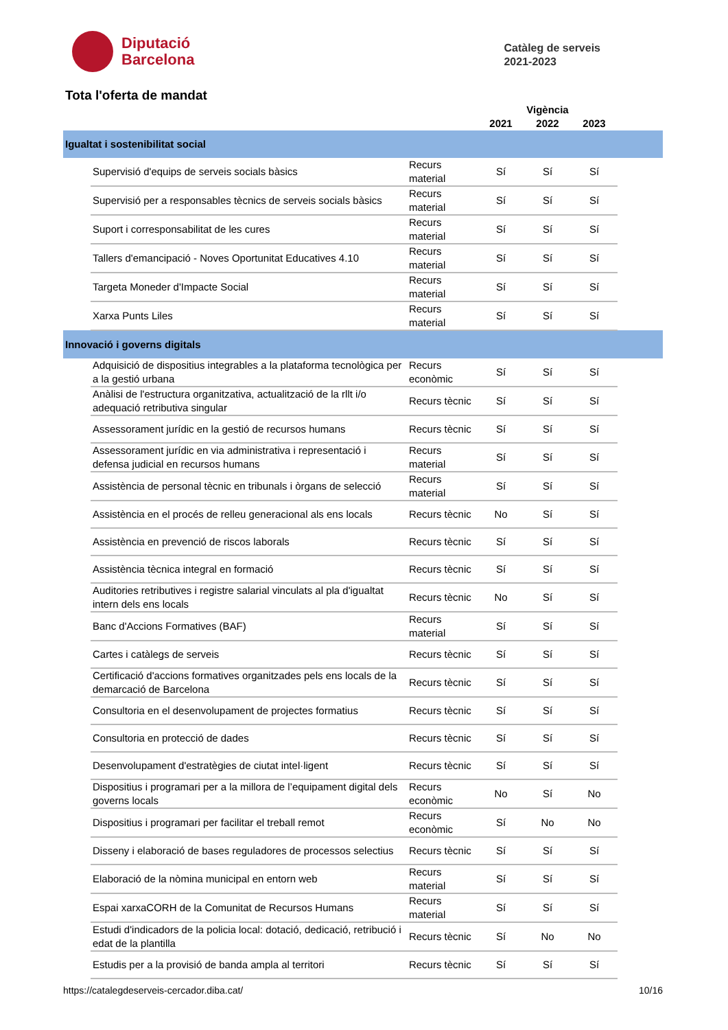Diputació
Barcelona
Catàleg de serveis
2021-2023
Tota l'oferta de mandat
| | | | Vigència | | | |
| --- | --- | --- | --- | --- | --- | --- |
| | | | 2021 | 2022 | 2023 | |
| Igualtat i sostenibilitat social | | | | | | |
| | Supervisió d'equips de serveis socials bàsics | Recurs material | Sí | Sí | Sí | |
| | Supervisió per a responsables tècnics de serveis socials bàsics | Recurs material | Sí | Sí | Sí | |
| | Suport i corresponsabilitat de les cures | Recurs material | Sí | Sí | Sí | |
| | Tallers d'emancipació - Noves Oportunitat Educatives 4.10 | Recurs material | Sí | Sí | Sí | |
| | Targeta Moneder d'Impacte Social | Recurs material | Sí | Sí | Sí | |
| | Xarxa Punts Liles | Recurs material | Sí | Sí | Sí | |
| Innovació i governs digitals | | | | | | |
| | Adquisició de dispositius integrables a la plataforma tecnològica per a la gestió urbana | Recurs econòmic | Sí | Sí | Sí | |
| | Anàlisi de l'estructura organitzativa, actualització de la rllt i/o adequació retributiva singular | Recurs tècnic | Sí | Sí | Sí | |
| | Assessorament jurídic en la gestió de recursos humans | Recurs tècnic | Sí | Sí | Sí | |
| | Assessorament jurídic en via administrativa i representació i defensa judicial en recursos humans | Recurs material | Sí | Sí | Sí | |
| | Assistència de personal tècnic en tribunals i òrgans de selecció | Recurs material | Sí | Sí | Sí | |
| | Assistència en el procés de relleu generacional als ens locals | Recurs tècnic | No | Sí | Sí | |
| | Assistència en prevenció de riscos laborals | Recurs tècnic | Sí | Sí | Sí | |
| | Assistència tècnica integral en formació | Recurs tècnic | Sí | Sí | Sí | |
| | Auditories retributives i registre salarial vinculats al pla d'igualtat intern dels ens locals | Recurs tècnic | No | Sí | Sí | |
| | Banc d'Accions Formatives (BAF) | Recurs material | Sí | Sí | Sí | |
| | Cartes i catàlegs de serveis | Recurs tècnic | Sí | Sí | Sí | |
| | Certificació d'accions formatives organitzades pels ens locals de la demarcació de Barcelona | Recurs tècnic | Sí | Sí | Sí | |
| | Consultoria en el desenvolupament de projectes formatius | Recurs tècnic | Sí | Sí | Sí | |
| | Consultoria en protecció de dades | Recurs tècnic | Sí | Sí | Sí | |
| | Desenvolupament d'estratègies de ciutat intel·ligent | Recurs tècnic | Sí | Sí | Sí | |
| | Dispositius i programari per a la millora de l’equipament digital dels governs locals | Recurs econòmic | No | Sí | No | |
| | Dispositius i programari per facilitar el treball remot | Recurs econòmic | Sí | No | No | |
| | Disseny i elaboració de bases reguladores de processos selectius | Recurs tècnic | Sí | Sí | Sí | |
| | Elaboració de la nòmina municipal en entorn web | Recurs material | Sí | Sí | Sí | |
| | Espai xarxaCORH de la Comunitat de Recursos Humans | Recurs material | Sí | Sí | Sí | |
| | Estudi d'indicadors de la policia local: dotació, dedicació, retribució i edat de la plantilla | Recurs tècnic | Sí | No | No | |
| | Estudis per a la provisió de banda ampla al territori | Recurs tècnic | Sí | Sí | Sí | |
https://catalegdeserveis-cercador.diba.cat/ 10/16